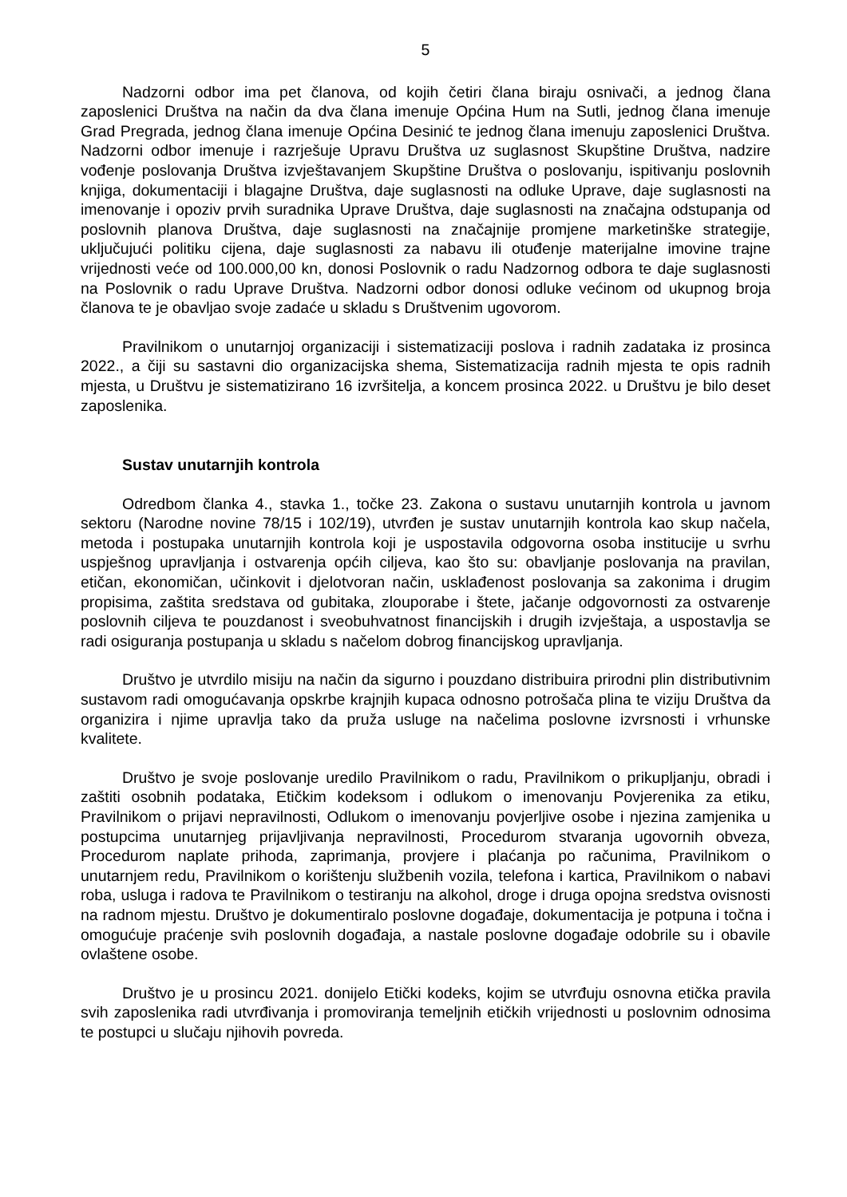5
Nadzorni odbor ima pet članova, od kojih četiri člana biraju osnivači, a jednog člana zaposlenici Društva na način da dva člana imenuje Općina Hum na Sutli, jednog člana imenuje Grad Pregrada, jednog člana imenuje Općina Desinić te jednog člana imenuju zaposlenici Društva. Nadzorni odbor imenuje i razrješuje Upravu Društva uz suglasnost Skupštine Društva, nadzire vođenje poslovanja Društva izvještavanjem Skupštine Društva o poslovanju, ispitivanju poslovnih knjiga, dokumentaciji i blagajne Društva, daje suglasnosti na odluke Uprave, daje suglasnosti na imenovanje i opoziv prvih suradnika Uprave Društva, daje suglasnosti na značajna odstupanja od poslovnih planova Društva, daje suglasnosti na značajnije promjene marketinške strategije, uključujući politiku cijena, daje suglasnosti za nabavu ili otuđenje materijalne imovine trajne vrijednosti veće od 100.000,00 kn, donosi Poslovnik o radu Nadzornog odbora te daje suglasnosti na Poslovnik o radu Uprave Društva. Nadzorni odbor donosi odluke većinom od ukupnog broja članova te je obavljao svoje zadaće u skladu s Društvenim ugovorom.
Pravilnikom o unutarnjoj organizaciji i sistematizaciji poslova i radnih zadataka iz prosinca 2022., a čiji su sastavni dio organizacijska shema, Sistematizacija radnih mjesta te opis radnih mjesta, u Društvu je sistematizirano 16 izvršitelja, a koncem prosinca 2022. u Društvu je bilo deset zaposlenika.
Sustav unutarnjih kontrola
Odredbom članka 4., stavka 1., točke 23. Zakona o sustavu unutarnjih kontrola u javnom sektoru (Narodne novine 78/15 i 102/19), utvrđen je sustav unutarnjih kontrola kao skup načela, metoda i postupaka unutarnjih kontrola koji je uspostavila odgovorna osoba institucije u svrhu uspješnog upravljanja i ostvarenja općih ciljeva, kao što su: obavljanje poslovanja na pravilan, etičan, ekonomičan, učinkovit i djelotvoran način, usklađenost poslovanja sa zakonima i drugim propisima, zaštita sredstava od gubitaka, zlouporabe i štete, jačanje odgovornosti za ostvarenje poslovnih ciljeva te pouzdanost i sveobuhvatnost financijskih i drugih izvještaja, a uspostavlja se radi osiguranja postupanja u skladu s načelom dobrog financijskog upravljanja.
Društvo je utvrdilo misiju na način da sigurno i pouzdano distribuira prirodni plin distributivnim sustavom radi omogućavanja opskrbe krajnjih kupaca odnosno potrošača plina te viziju Društva da organizira i njime upravlja tako da pruža usluge na načelima poslovne izvrsnosti i vrhunske kvalitete.
Društvo je svoje poslovanje uredilo Pravilnikom o radu, Pravilnikom o prikupljanju, obradi i zaštiti osobnih podataka, Etičkim kodeksom i odlukom o imenovanju Povjerenika za etiku, Pravilnikom o prijavi nepravilnosti, Odlukom o imenovanju povjerljive osobe i njezina zamjenika u postupcima unutarnjeg prijavljivanja nepravilnosti, Procedurom stvaranja ugovornih obveza, Procedurom naplate prihoda, zaprimanja, provjere i plaćanja po računima, Pravilnikom o unutarnjem redu, Pravilnikom o korištenju službenih vozila, telefona i kartica, Pravilnikom o nabavi roba, usluga i radova te Pravilnikom o testiranju na alkohol, droge i druga opojna sredstva ovisnosti na radnom mjestu. Društvo je dokumentiralo poslovne događaje, dokumentacija je potpuna i točna i omogućuje praćenje svih poslovnih događaja, a nastale poslovne događaje odobrile su i obavile ovlaštene osobe.
Društvo je u prosincu 2021. donijelo Etički kodeks, kojim se utvrđuju osnovna etička pravila svih zaposlenika radi utvrđivanja i promoviranja temeljnih etičkih vrijednosti u poslovnim odnosima te postupci u slučaju njihovih povreda.